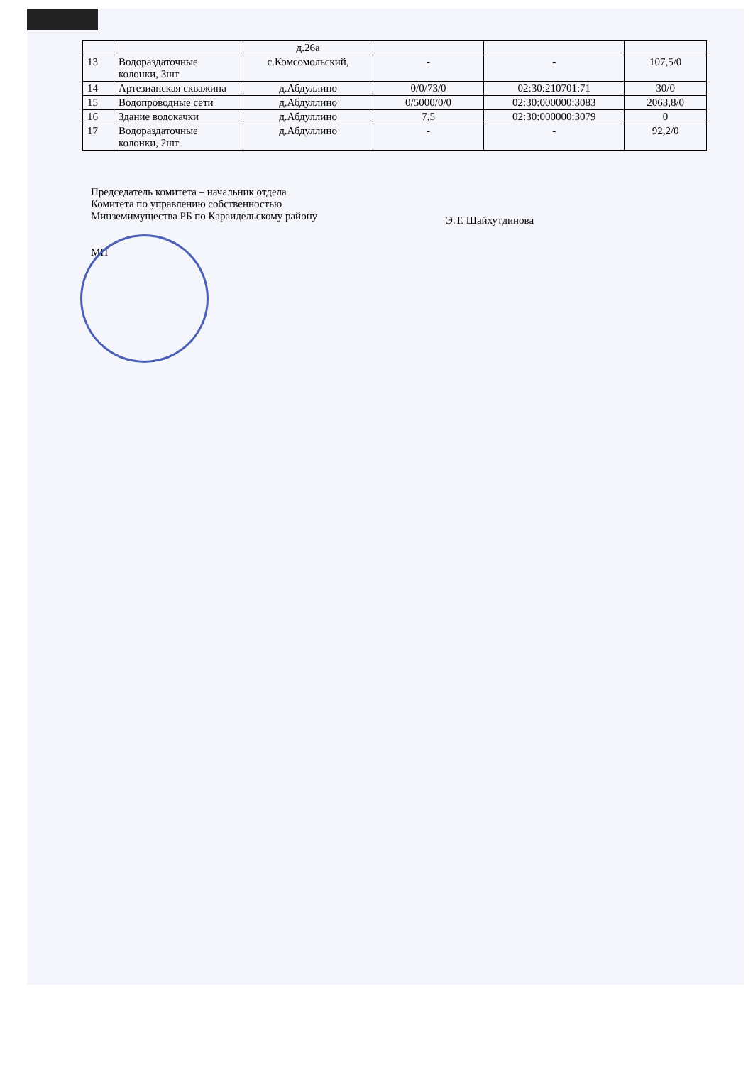| | | д.26а | | | |
| 13 | Водораздаточные колонки, 3шт | с.Комсомольский, | - | - | 107,5/0 |
| 14 | Артезианская скважина | д.Абдуллино | 0/0/73/0 | 02:30:210701:71 | 30/0 |
| 15 | Водопроводные сети | д.Абдуллино | 0/5000/0/0 | 02:30:000000:3083 | 2063,8/0 |
| 16 | Здание водокачки | д.Абдуллино | 7,5 | 02:30:000000:3079 | 0 |
| 17 | Водораздаточные колонки, 2шт | д.Абдуллино | - | - | 92,2/0 |
Председатель комитета – начальник отдела
Комитета по управлению собственностью
Минземимущества РБ по Караидельскому району
МП
Э.Т. Шайхутдинова